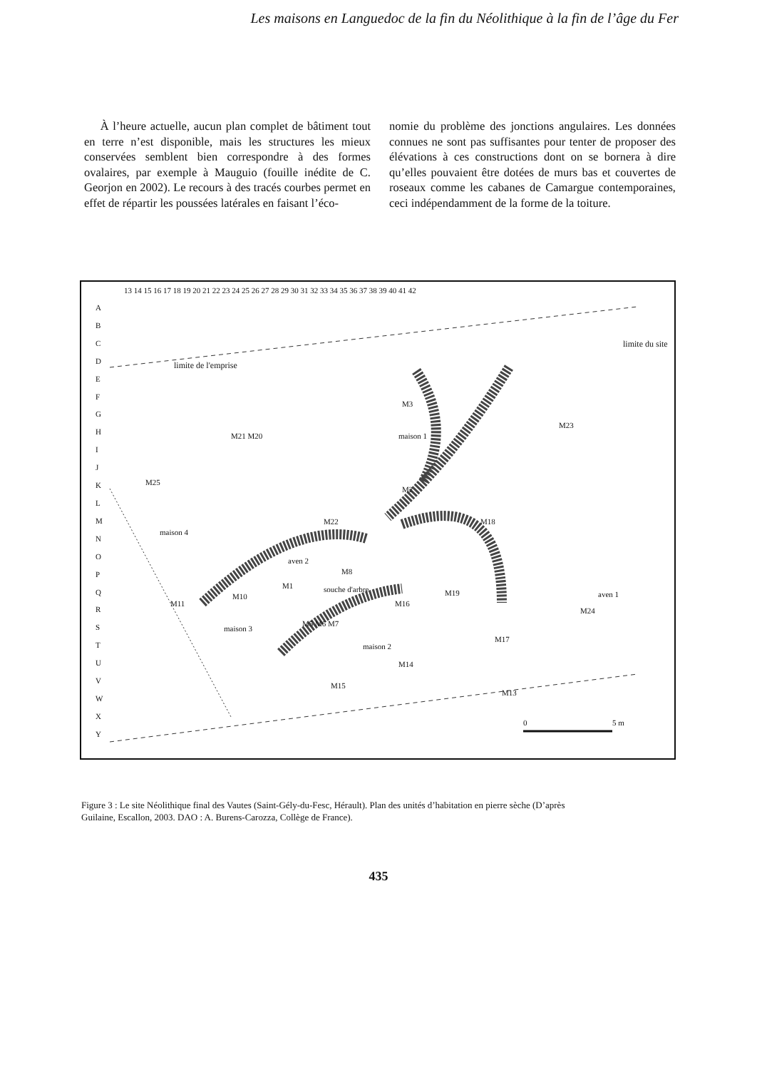Les maisons en Languedoc de la fin du Néolithique à la fin de l’âge du Fer
À l’heure actuelle, aucun plan complet de bâtiment tout en terre n’est disponible, mais les structures les mieux conservées semblent bien correspondre à des formes ovalaires, par exemple à Mauguio (fouille inédite de C. Georjon en 2002). Le recours à des tracés courbes permet en effet de répartir les poussées latérales en faisant l’éco-
nomie du problème des jonctions angulaires. Les données connues ne sont pas suffisantes pour tenter de proposer des élévations à ces constructions dont on se bornera à dire qu’elles pouvaient être dotées de murs bas et couvertes de roseaux comme les cabanes de Camargue contemporaines, ceci indépendamment de la forme de la toiture.
13 14 15 16 17 18 19 20 21 22 23 24 25 26 27 28 29 30 31 32 33 34 35 36 37 38 39 40 41 42
A B C D E F G H I J K L M N O P Q R S T U V W X Y
limite de l'emprise
limite du site
M3
maison 1
M23
M21 M20
M25
M2
M22 M18
maison 4
aven 2
M8
M1 souche d'arbre M19 aven 1
M10
M11 M16
M24
maison 3
M5 M6 M7
maison 2
M17
M14
M15
M13
0 5 m
Figure 3 : Le site Néolithique final des Vautes (Saint-Gély-du-Fesc, Hérault). Plan des unités d’habitation en pierre sèche (D’après Guilaine, Escallon, 2003. DAO : A. Burens-Carozza, Collège de France).
435